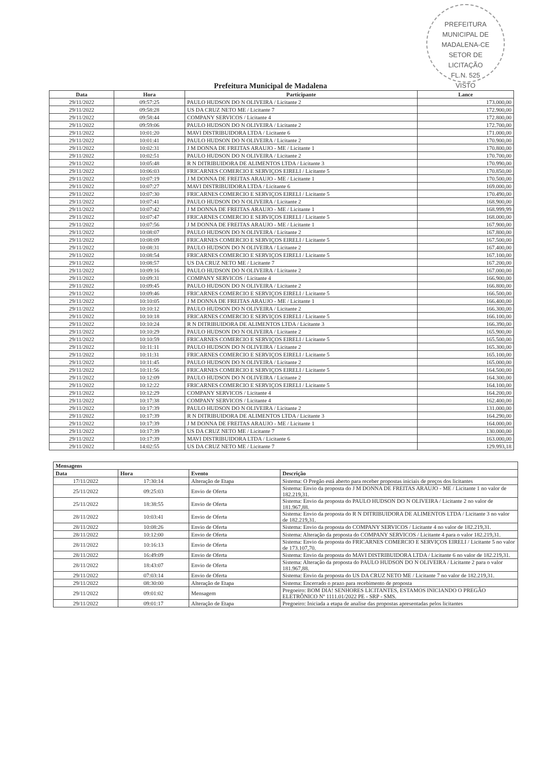PREFEITURA MUNICIPAL DE MADALENA-CE
SETOR DE
LICITAÇÃO
FL.N. 525
VISTO
Prefeitura Municipal de Madalena
| Data | Hora | Participante | Lance |
| --- | --- | --- | --- |
| 29/11/2022 | 09:57:25 | PAULO HUDSON DO N OLIVEIRA / Licitante 2 | 173.000,00 |
| 29/11/2022 | 09:58:28 | US DA CRUZ NETO ME / Licitante 7 | 172.900,00 |
| 29/11/2022 | 09:58:44 | COMPANY SERVICOS / Licitante 4 | 172.800,00 |
| 29/11/2022 | 09:59:06 | PAULO HUDSON DO N OLIVEIRA / Licitante 2 | 172.700,00 |
| 29/11/2022 | 10:01:20 | MAVI DISTRIBUIDORA LTDA / Licitante 6 | 171.000,00 |
| 29/11/2022 | 10:01:41 | PAULO HUDSON DO N OLIVEIRA / Licitante 2 | 170.900,00 |
| 29/11/2022 | 10:02:31 | J M DONNA DE FREITAS ARAUJO - ME / Licitante 1 | 170.800,00 |
| 29/11/2022 | 10:02:51 | PAULO HUDSON DO N OLIVEIRA / Licitante 2 | 170.700,00 |
| 29/11/2022 | 10:05:48 | R N DITRIBUIDORA DE ALIMENTOS LTDA / Licitante 3 | 170.990,00 |
| 29/11/2022 | 10:06:03 | FRICARNES COMERCIO E SERVIÇOS EIRELI / Licitante 5 | 170.850,00 |
| 29/11/2022 | 10:07:19 | J M DONNA DE FREITAS ARAUJO - ME / Licitante 1 | 170.500,00 |
| 29/11/2022 | 10:07:27 | MAVI DISTRIBUIDORA LTDA / Licitante 6 | 169.000,00 |
| 29/11/2022 | 10:07:30 | FRICARNES COMERCIO E SERVIÇOS EIRELI / Licitante 5 | 170.490,00 |
| 29/11/2022 | 10:07:41 | PAULO HUDSON DO N OLIVEIRA / Licitante 2 | 168.900,00 |
| 29/11/2022 | 10:07:42 | J M DONNA DE FREITAS ARAUJO - ME / Licitante 1 | 168.999,99 |
| 29/11/2022 | 10:07:47 | FRICARNES COMERCIO E SERVIÇOS EIRELI / Licitante 5 | 168.000,00 |
| 29/11/2022 | 10:07:56 | J M DONNA DE FREITAS ARAUJO - ME / Licitante 1 | 167.900,00 |
| 29/11/2022 | 10:08:07 | PAULO HUDSON DO N OLIVEIRA / Licitante 2 | 167.800,00 |
| 29/11/2022 | 10:08:09 | FRICARNES COMERCIO E SERVIÇOS EIRELI / Licitante 5 | 167.500,00 |
| 29/11/2022 | 10:08:31 | PAULO HUDSON DO N OLIVEIRA / Licitante 2 | 167.400,00 |
| 29/11/2022 | 10:08:54 | FRICARNES COMERCIO E SERVIÇOS EIRELI / Licitante 5 | 167.100,00 |
| 29/11/2022 | 10:08:57 | US DA CRUZ NETO ME / Licitante 7 | 167.200,00 |
| 29/11/2022 | 10:09:16 | PAULO HUDSON DO N OLIVEIRA / Licitante 2 | 167.000,00 |
| 29/11/2022 | 10:09:31 | COMPANY SERVICOS / Licitante 4 | 166.900,00 |
| 29/11/2022 | 10:09:45 | PAULO HUDSON DO N OLIVEIRA / Licitante 2 | 166.800,00 |
| 29/11/2022 | 10:09:46 | FRICARNES COMERCIO E SERVIÇOS EIRELI / Licitante 5 | 166.500,00 |
| 29/11/2022 | 10:10:05 | J M DONNA DE FREITAS ARAUJO - ME / Licitante 1 | 166.400,00 |
| 29/11/2022 | 10:10:12 | PAULO HUDSON DO N OLIVEIRA / Licitante 2 | 166.300,00 |
| 29/11/2022 | 10:10:18 | FRICARNES COMERCIO E SERVIÇOS EIRELI / Licitante 5 | 166.100,00 |
| 29/11/2022 | 10:10:24 | R N DITRIBUIDORA DE ALIMENTOS LTDA / Licitante 3 | 166.390,00 |
| 29/11/2022 | 10:10:29 | PAULO HUDSON DO N OLIVEIRA / Licitante 2 | 165.900,00 |
| 29/11/2022 | 10:10:59 | FRICARNES COMERCIO E SERVIÇOS EIRELI / Licitante 5 | 165.500,00 |
| 29/11/2022 | 10:11:11 | PAULO HUDSON DO N OLIVEIRA / Licitante 2 | 165.300,00 |
| 29/11/2022 | 10:11:31 | FRICARNES COMERCIO E SERVIÇOS EIRELI / Licitante 5 | 165.100,00 |
| 29/11/2022 | 10:11:45 | PAULO HUDSON DO N OLIVEIRA / Licitante 2 | 165.000,00 |
| 29/11/2022 | 10:11:56 | FRICARNES COMERCIO E SERVIÇOS EIRELI / Licitante 5 | 164.500,00 |
| 29/11/2022 | 10:12:09 | PAULO HUDSON DO N OLIVEIRA / Licitante 2 | 164.300,00 |
| 29/11/2022 | 10:12:22 | FRICARNES COMERCIO E SERVIÇOS EIRELI / Licitante 5 | 164.100,00 |
| 29/11/2022 | 10:12:29 | COMPANY SERVICOS / Licitante 4 | 164.200,00 |
| 29/11/2022 | 10:17:38 | COMPANY SERVICOS / Licitante 4 | 162.400,00 |
| 29/11/2022 | 10:17:39 | PAULO HUDSON DO N OLIVEIRA / Licitante 2 | 131.000,00 |
| 29/11/2022 | 10:17:39 | R N DITRIBUIDORA DE ALIMENTOS LTDA / Licitante 3 | 164.290,00 |
| 29/11/2022 | 10:17:39 | J M DONNA DE FREITAS ARAUJO - ME / Licitante 1 | 164.000,00 |
| 29/11/2022 | 10:17:39 | US DA CRUZ NETO ME / Licitante 7 | 130.000,00 |
| 29/11/2022 | 10:17:39 | MAVI DISTRIBUIDORA LTDA / Licitante 6 | 163.000,00 |
| 29/11/2022 | 14:02:55 | US DA CRUZ NETO ME / Licitante 7 | 129.993,18 |
| Mensagens | | | |
| --- | --- | --- | --- |
| Data | Hora | Evento | Descrição |
| 17/11/2022 | 17:30:14 | Alteração de Etapa | Sistema: O Pregão está aberto para receber propostas iniciais de preços dos licitantes |
| 25/11/2022 | 09:25:03 | Envio de Oferta | Sistema: Envio da proposta do J M DONNA DE FREITAS ARAUJO - ME / Licitante 1 no valor de 182.219,31. |
| 25/11/2022 | 18:38:55 | Envio de Oferta | Sistema: Envio da proposta do PAULO HUDSON DO N OLIVEIRA / Licitante 2 no valor de 181.967,88. |
| 28/11/2022 | 10:03:41 | Envio de Oferta | Sistema: Envio da proposta do R N DITRIBUIDORA DE ALIMENTOS LTDA / Licitante 3 no valor de 182.219,31. |
| 28/11/2022 | 10:08:26 | Envio de Oferta | Sistema: Envio da proposta do COMPANY SERVICOS / Licitante 4 no valor de 182.219,31. |
| 28/11/2022 | 10:12:00 | Envio de Oferta | Sistema: Alteração da proposta do COMPANY SERVICOS / Licitante 4 para o valor 182.219,31. |
| 28/11/2022 | 10:16:13 | Envio de Oferta | Sistema: Envio da proposta do FRICARNES COMERCIO E SERVIÇOS EIRELI / Licitante 5 no valor de 173.107,70. |
| 28/11/2022 | 16:49:09 | Envio de Oferta | Sistema: Envio da proposta do MAVI DISTRIBUIDORA LTDA / Licitante 6 no valor de 182.219,31. |
| 28/11/2022 | 18:43:07 | Envio de Oferta | Sistema: Alteração da proposta do PAULO HUDSON DO N OLIVEIRA / Licitante 2 para o valor 181.967,88. |
| 29/11/2022 | 07:03:14 | Envio de Oferta | Sistema: Envio da proposta do US DA CRUZ NETO ME / Licitante 7 no valor de 182.219,31. |
| 29/11/2022 | 08:30:00 | Alteração de Etapa | Sistema: Encerrado o prazo para recebimento de proposta |
| 29/11/2022 | 09:01:02 | Mensagem | Pregoeiro: BOM DIA! SENHORES LICITANTES, ESTAMOS INICIANDO O PREGÃO ELETRÔNICO Nº 1111.01/2022 PE - SRP - SMS. |
| 29/11/2022 | 09:01:17 | Alteração de Etapa | Pregoeiro: Iniciada a etapa de analise das propostas apresentadas pelos licitantes |